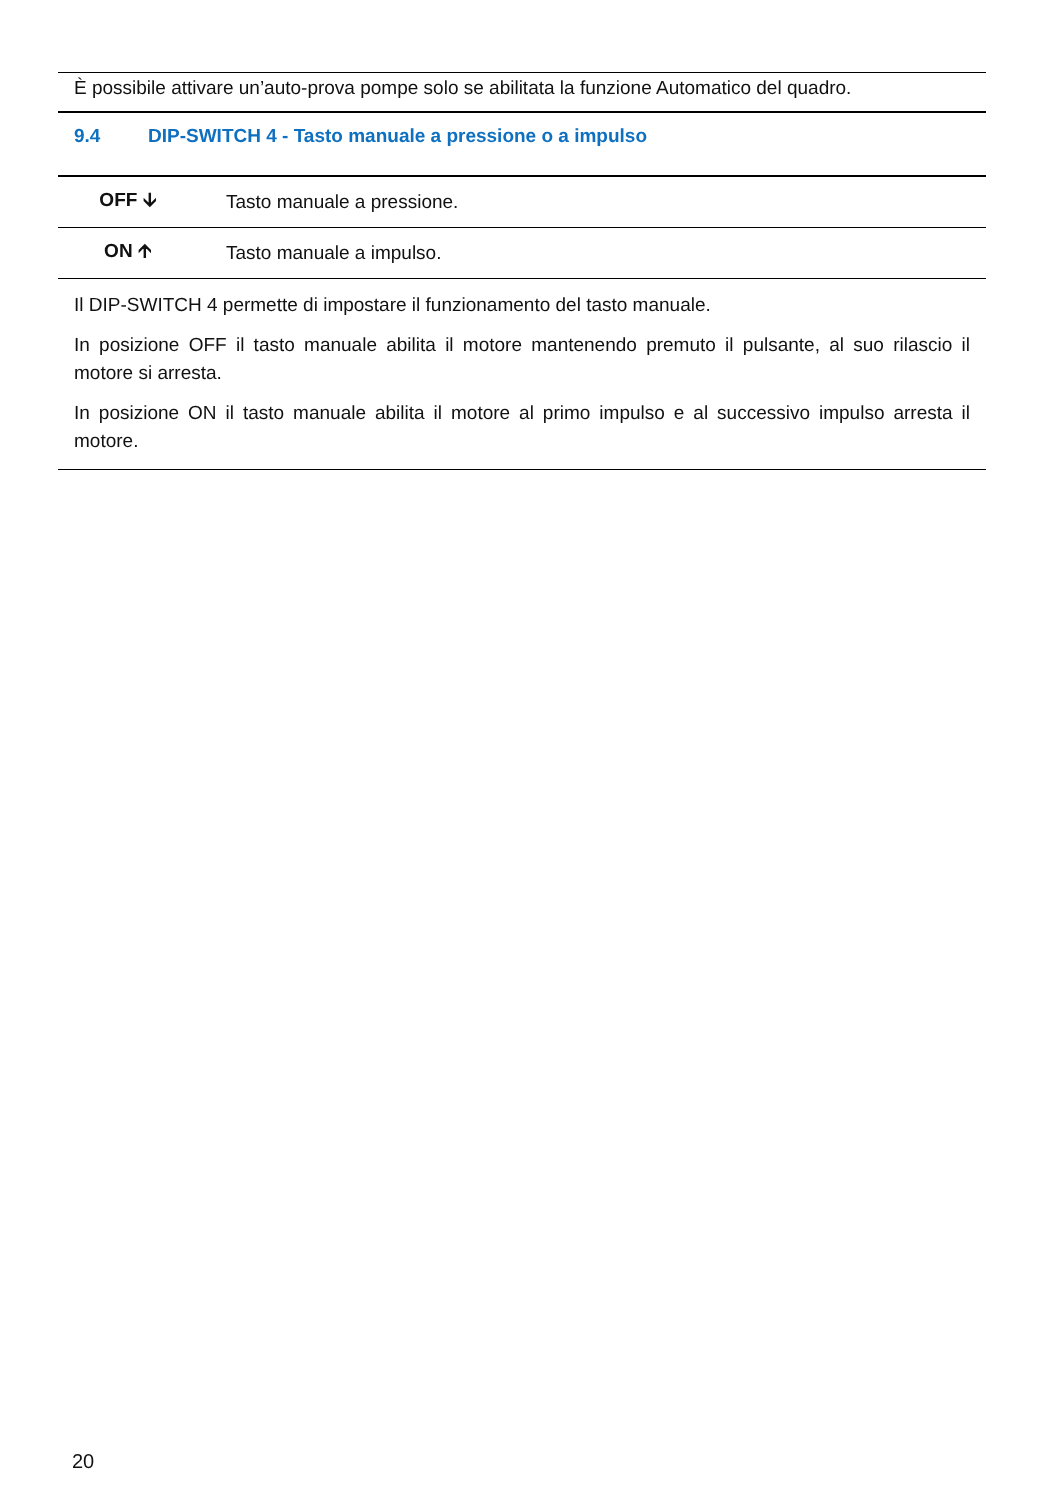È possibile attivare un’auto-prova pompe solo se abilitata la funzione Automatico del quadro.
9.4 DIP-SWITCH 4 - Tasto manuale a pressione o a impulso
| OFF 🡫 | Tasto manuale a pressione. |
| ON 🡩 | Tasto manuale a impulso. |
Il DIP-SWITCH 4 permette di impostare il funzionamento del tasto manuale.
In posizione OFF il tasto manuale abilita il motore mantenendo premuto il pulsante, al suo rilascio il motore si arresta.
In posizione ON il tasto manuale abilita il motore al primo impulso e al successivo impulso arresta il motore.
20